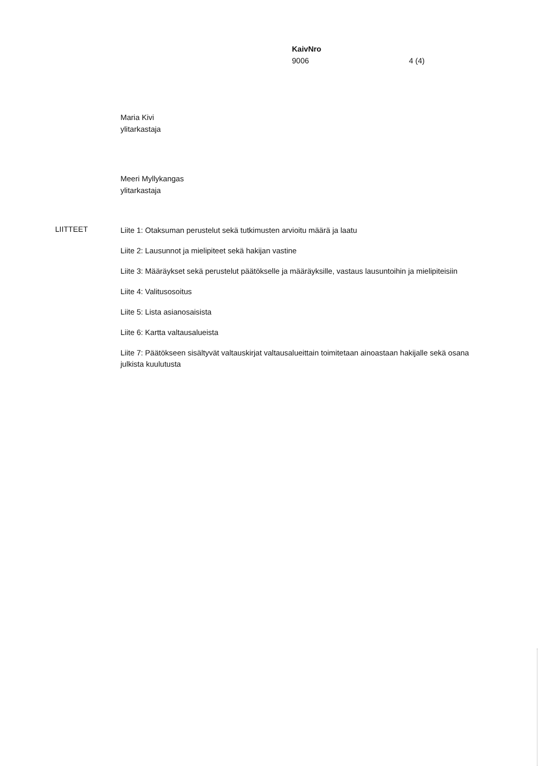KaivNro
9006 4 (4)
Maria Kivi
ylitarkastaja
Meeri Myllykangas
ylitarkastaja
LIITTEET
Liite 1: Otaksuman perustelut sekä tutkimusten arvioitu määrä ja laatu
Liite 2: Lausunnot ja mielipiteet sekä hakijan vastine
Liite 3: Määräykset sekä perustelut päätökselle ja määräyksille, vastaus lausuntoihin ja mielipiteisiin
Liite 4: Valitusosoitus
Liite 5: Lista asianosaisista
Liite 6: Kartta valtausalueista
Liite 7: Päätökseen sisältyvät valtauskirjat valtausalueittain toimitetaan ainoastaan hakijalle sekä osana julkista kuulutusta